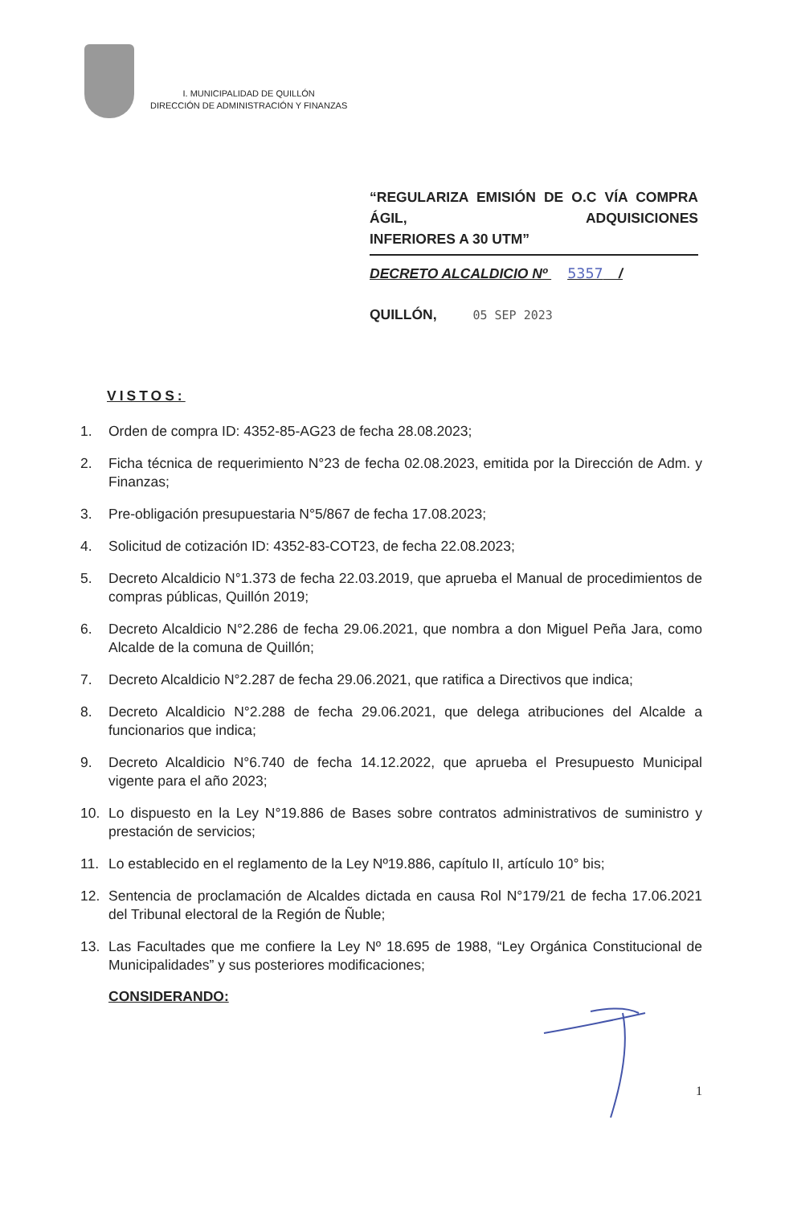I. MUNICIPALIDAD DE QUILLÓN
DIRECCIÓN DE ADMINISTRACIÓN Y FINANZAS
“REGULARIZA EMISIÓN DE O.C VÍA COMPRA ÁGIL, ADQUISICIONES
INFERIORES A 30 UTM”
DECRETO ALCALDICIO Nº 5357 /
QUILLÓN, 05 SEP 2023
VISTOS:
1. Orden de compra ID: 4352-85-AG23 de fecha 28.08.2023;
2. Ficha técnica de requerimiento N°23 de fecha 02.08.2023, emitida por la Dirección de Adm. y Finanzas;
3. Pre-obligación presupuestaria N°5/867 de fecha 17.08.2023;
4. Solicitud de cotización ID: 4352-83-COT23, de fecha 22.08.2023;
5. Decreto Alcaldicio N°1.373 de fecha 22.03.2019, que aprueba el Manual de procedimientos de compras públicas, Quillón 2019;
6. Decreto Alcaldicio N°2.286 de fecha 29.06.2021, que nombra a don Miguel Peña Jara, como Alcalde de la comuna de Quillón;
7. Decreto Alcaldicio N°2.287 de fecha 29.06.2021, que ratifica a Directivos que indica;
8. Decreto Alcaldicio N°2.288 de fecha 29.06.2021, que delega atribuciones del Alcalde a funcionarios que indica;
9. Decreto Alcaldicio N°6.740 de fecha 14.12.2022, que aprueba el Presupuesto Municipal vigente para el año 2023;
10. Lo dispuesto en la Ley N°19.886 de Bases sobre contratos administrativos de suministro y prestación de servicios;
11. Lo establecido en el reglamento de la Ley Nº19.886, capítulo II, artículo 10° bis;
12. Sentencia de proclamación de Alcaldes dictada en causa Rol N°179/21 de fecha 17.06.2021 del Tribunal electoral de la Región de Ñuble;
13. Las Facultades que me confiere la Ley Nº 18.695 de 1988, “Ley Orgánica Constitucional de Municipalidades” y sus posteriores modificaciones;
CONSIDERANDO:
1